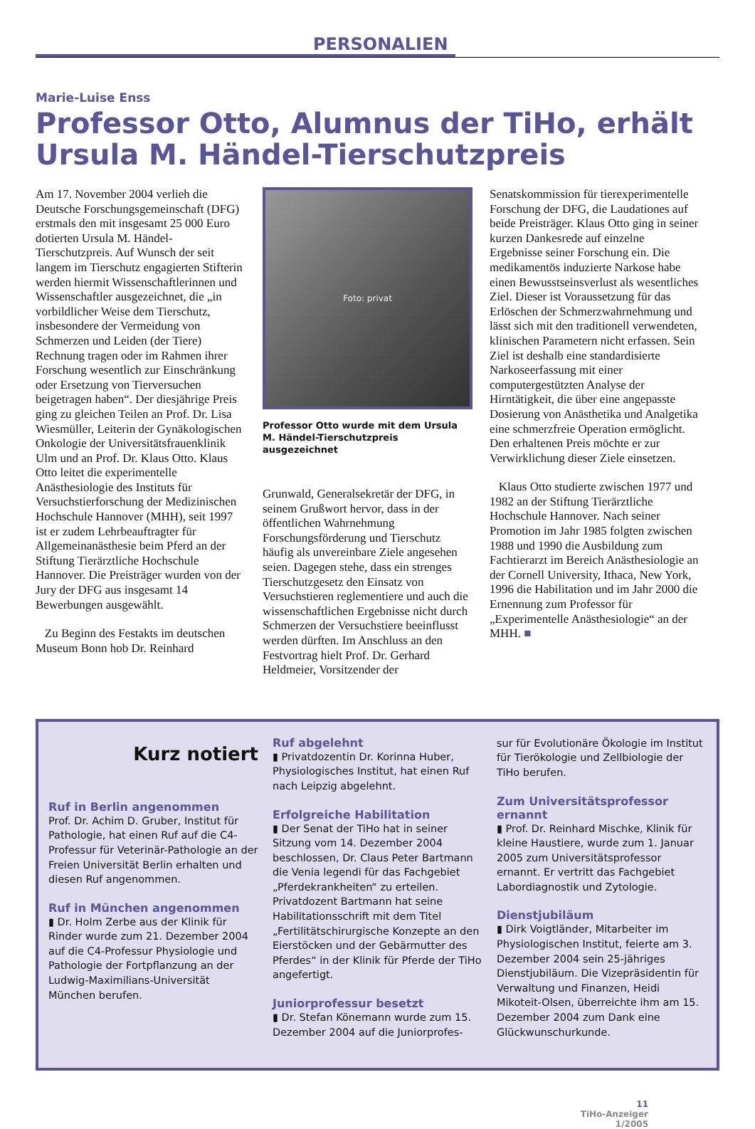PERSONALIEN
Marie-Luise Enss
Professor Otto, Alumnus der TiHo, erhält Ursula M. Händel-Tierschutzpreis
Am 17. November 2004 verlieh die Deutsche Forschungsgemeinschaft (DFG) erstmals den mit insgesamt 25 000 Euro dotierten Ursula M. Händel-Tierschutzpreis. Auf Wunsch der seit langem im Tierschutz engagierten Stifterin werden hiermit Wissenschaftlerinnen und Wissenschaftler ausgezeichnet, die „in vorbildlicher Weise dem Tierschutz, insbesondere der Vermeidung von Schmerzen und Leiden (der Tiere) Rechnung tragen oder im Rahmen ihrer Forschung wesentlich zur Einschränkung oder Ersetzung von Tierversuchen beigetragen haben“. Der diesjährige Preis ging zu gleichen Teilen an Prof. Dr. Lisa Wiesmüller, Leiterin der Gynäkologischen Onkologie der Universitätsfrauenklinik Ulm und an Prof. Dr. Klaus Otto. Klaus Otto leitet die experimentelle Anästhesiologie des Instituts für Versuchstierforschung der Medizinischen Hochschule Hannover (MHH), seit 1997 ist er zudem Lehrbeauftragter für Allgemeinanästhesie beim Pferd an der Stiftung Tierärztliche Hochschule Hannover. Die Preisträger wurden von der Jury der DFG aus insgesamt 14 Bewerbungen ausgewählt.
Zu Beginn des Festakts im deutschen Museum Bonn hob Dr. Reinhard
Foto: privat
Professor Otto wurde mit dem Ursula M. Händel-Tierschutzpreis ausgezeichnet
Grunwald, Generalsekretär der DFG, in seinem Grußwort hervor, dass in der öffentlichen Wahrnehmung Forschungsförderung und Tierschutz häufig als unvereinbare Ziele angesehen seien. Dagegen stehe, dass ein strenges Tierschutzgesetz den Einsatz von Versuchstieren reglementiere und auch die wissenschaftlichen Ergebnisse nicht durch Schmerzen der Versuchstiere beeinflusst werden dürften. Im Anschluss an den Festvortrag hielt Prof. Dr. Gerhard Heldmeier, Vorsitzender der
Senatskommission für tierexperimentelle Forschung der DFG, die Laudationes auf beide Preisträger. Klaus Otto ging in seiner kurzen Dankesrede auf einzelne Ergebnisse seiner Forschung ein. Die medikamentös induzierte Narkose habe einen Bewusstseinsverlust als wesentliches Ziel. Dieser ist Voraussetzung für das Erlöschen der Schmerzwahrnehmung und lässt sich mit den traditionell verwendeten, klinischen Parametern nicht erfassen. Sein Ziel ist deshalb eine standardisierte Narkoseerfassung mit einer computergestützten Analyse der Hirntätigkeit, die über eine angepasste Dosierung von Anästhetika und Analgetika eine schmerzfreie Operation ermöglicht. Den erhaltenen Preis möchte er zur Verwirklichung dieser Ziele einsetzen.
Klaus Otto studierte zwischen 1977 und 1982 an der Stiftung Tierärztliche Hochschule Hannover. Nach seiner Promotion im Jahr 1985 folgten zwischen 1988 und 1990 die Ausbildung zum Fachtierarzt im Bereich Anästhesiologie an der Cornell University, Ithaca, New York, 1996 die Habilitation und im Jahr 2000 die Ernennung zum Professor für „Experimentelle Anästhesiologie“ an der MHH. ■
Kurz notiert
Ruf in Berlin angenommen
Prof. Dr. Achim D. Gruber, Institut für Pathologie, hat einen Ruf auf die C4-Professur für Veterinär-Pathologie an der Freien Universität Berlin erhalten und diesen Ruf angenommen.
Ruf in München angenommen
▮ Dr. Holm Zerbe aus der Klinik für Rinder wurde zum 21. Dezember 2004 auf die C4-Professur Physiologie und Pathologie der Fortpflanzung an der Ludwig-Maximilians-Universität München berufen.
Ruf abgelehnt
▮ Privatdozentin Dr. Korinna Huber, Physiologisches Institut, hat einen Ruf nach Leipzig abgelehnt.
Erfolgreiche Habilitation
▮ Der Senat der TiHo hat in seiner Sitzung vom 14. Dezember 2004 beschlossen, Dr. Claus Peter Bartmann die Venia legendi für das Fachgebiet „Pferdekrankheiten“ zu erteilen. Privatdozent Bartmann hat seine Habilitationsschrift mit dem Titel „Fertilitätschirurgische Konzepte an den Eierstöcken und der Gebärmutter des Pferdes“ in der Klinik für Pferde der TiHo angefertigt.
Juniorprofessur besetzt
▮ Dr. Stefan Könemann wurde zum 15. Dezember 2004 auf die Juniorprofes-
sur für Evolutionäre Ökologie im Institut für Tierökologie und Zellbiologie der TiHo berufen.
Zum Universitätsprofessor ernannt
▮ Prof. Dr. Reinhard Mischke, Klinik für kleine Haustiere, wurde zum 1. Januar 2005 zum Universitätsprofessor ernannt. Er vertritt das Fachgebiet Labordiagnostik und Zytologie.
Dienstjubiläum
▮ Dirk Voigtländer, Mitarbeiter im Physiologischen Institut, feierte am 3. Dezember 2004 sein 25-jähriges Dienstjubiläum. Die Vizepräsidentin für Verwaltung und Finanzen, Heidi Mikoteit-Olsen, überreichte ihm am 15. Dezember 2004 zum Dank eine Glückwunschurkunde.
11
TiHo-Anzeiger
1/2005